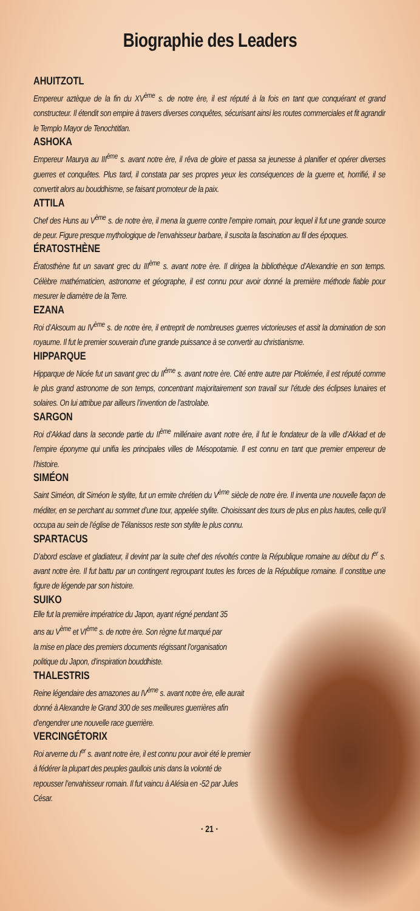Biographie des Leaders
AHUITZOTL
Empereur aztèque de la fin du XV<sup>ème</sup> s. de notre ère, il est réputé à la fois en tant que conquérant et grand constructeur. Il étendit son empire à travers diverses conquêtes, sécurisant ainsi les routes commerciales et fit agrandir le Templo Mayor de Tenochtitlan.
ASHOKA
Empereur Maurya au III<sup>ème</sup> s. avant notre ère, il rêva de gloire et passa sa jeunesse à planifier et opérer diverses guerres et conquêtes. Plus tard, il constata par ses propres yeux les conséquences de la guerre et, horrifié, il se convertit alors au bouddhisme, se faisant promoteur de la paix.
ATTILA
Chef des Huns au V<sup>ème</sup> s. de notre ère, il mena la guerre contre l’empire romain, pour lequel il fut une grande source de peur. Figure presque mythologique de l’envahisseur barbare, il suscita la fascination au fil des époques.
ÉRATOSTHÈNE
Ératosthène fut un savant grec du III<sup>ème</sup> s. avant notre ère. Il dirigea la bibliothèque d’Alexandrie en son temps. Célèbre mathématicien, astronome et géographe, il est connu pour avoir donné la première méthode fiable pour mesurer le diamètre de la Terre.
EZANA
Roi d’Aksoum au IV<sup>ème</sup> s. de notre ère, il entreprit de nombreuses guerres victorieuses et assit la domination de son royaume. Il fut le premier souverain d’une grande puissance à se convertir au christianisme.
HIPPARQUE
Hipparque de Nicée fut un savant grec du II<sup>ème</sup> s. avant notre ère. Cité entre autre par Ptolémée, il est réputé comme le plus grand astronome de son temps, concentrant majoritairement son travail sur l’étude des éclipses lunaires et solaires. On lui attribue par ailleurs l’invention de l’astrolabe.
SARGON
Roi d’Akkad dans la seconde partie du II<sup>ème</sup> millénaire avant notre ère, il fut le fondateur de la ville d’Akkad et de l’empire éponyme qui unifia les principales villes de Mésopotamie. Il est connu en tant que premier empereur de l’histoire.
SIMÉON
Saint Siméon, dit Siméon le stylite, fut un ermite chrétien du V<sup>ème</sup> siècle de notre ère. Il inventa une nouvelle façon de méditer, en se perchant au sommet d’une tour, appelée stylite. Choisissant des tours de plus en plus hautes, celle qu’il occupa au sein de l’église de Télanissos reste son stylite le plus connu.
SPARTACUS
D’abord esclave et gladiateur, il devint par la suite chef des révoltés contre la République romaine au début du I<sup>er</sup> s. avant notre ère. Il fut battu par un contingent regroupant toutes les forces de la République romaine. Il constitue une figure de légende par son histoire.
SUIKO
Elle fut la première impératrice du Japon, ayant régné pendant 35 ans au V<sup>ème</sup> et VI<sup>ème</sup> s. de notre ère. Son règne fut marqué par la mise en place des premiers documents régissant l’organisation politique du Japon, d’inspiration bouddhiste.
THALESTRIS
Reine légendaire des amazones au IV<sup>ème</sup> s. avant notre ère, elle aurait donné à Alexandre le Grand 300 de ses meilleures guerrières afin d’engendrer une nouvelle race guerrière.
VERCINGÉTORIX
Roi arverne du I<sup>er</sup> s. avant notre ère, il est connu pour avoir été le premier à fédérer la plupart des peuples gaullois unis dans la volonté de repousser l’envahisseur romain. Il fut vaincu à Alésia en -52 par Jules César.
· 21 ·